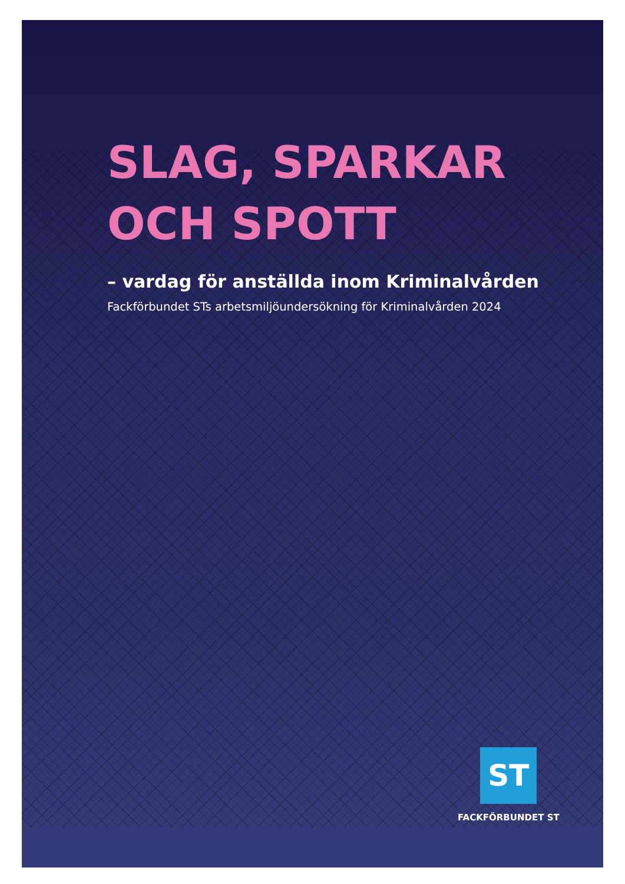SLAG, SPARKAR
OCH SPOTT
– vardag för anställda inom Kriminalvården
Fackförbundet STs arbetsmiljöundersökning för Kriminalvården 2024
ST
FACKFÖRBUNDET ST